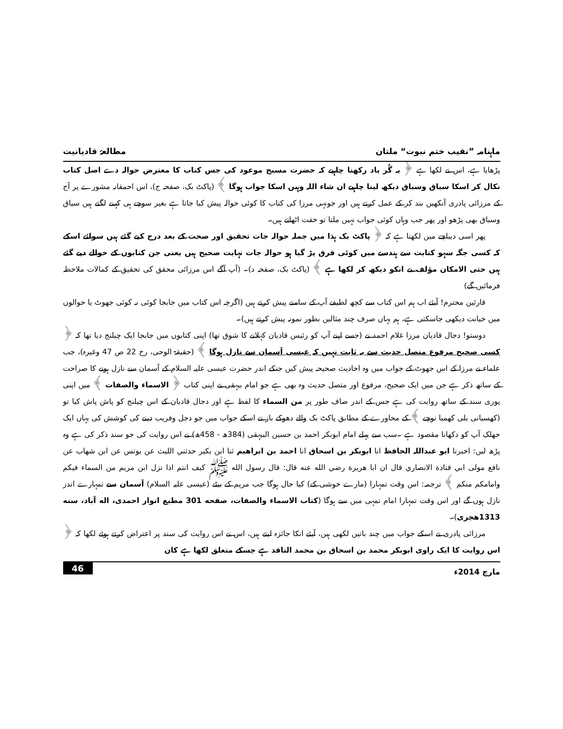ماہنامہ ”نقیب ختم نبوت“ ملتان مطالعۂ قادیانیت
پڑھایا ہے، اس نے لکھا ہے ﴿ یہ گُر یاد رکھنا چاہیے کہ حضرت مسیح موعود کی جس کتاب کا معترض حوالہ دے اصل کتاب نکال کر اسکا سیاق وسباق دیکھ لینا چاہیے ان شاء اللہ وہیں اسکا جواب ہوگا ﴾ (پاکٹ بک، صفحہ ج)، اس احمقانہ مشورے پر آج کے مرزائی پادری آنکھیں بند کر کے عمل کرتے ہیں اور جونہی مرزا کی کتاب کا کوئی حوالہ پیش کیا جاتا ہے بغیر سوچے ہی کہنے لگتے ہیں سیاق وسباق بھی پڑھو اور پھر جب وہاں کوئی جواب نہیں ملتا تو خفت اٹھاتے ہیں۔
پھر اسی دیباچے میں لکھتا ہے کہ ﴿ پاکٹ بک ہذا میں جملہ حوالہ جات تحقیق اور صحت کے بعد درج کیے گئے ہیں سوائے اسکے کہ کسی جگہ سہو کتابت سے ہندسے میں کوئی فرق پڑ گیا ہو حوالہ جات نہایت صحیح ہیں یعنی جن کتابوں کے حوالے دیے گئے ہیں حتی الامکان مؤلف نے انکو دیکھ کر لکھا ہے ﴾ (پاکٹ بک، صفحہ د)۔ (آپ آگے اس مرزائی محقق کی تحقیق کے کمالات ملاحظہ فرمائیں گے)
قارئین محترم! آیئے اب ہم اس کتاب سے کچھ لطیفے آپ کے سامنے پیش کرتے ہیں (اگرچہ اس کتاب میں جابجا کوئی نہ کوئی جھوٹ یا حوالوں میں خیانت دیکھی جاسکتی ہے، ہم یہاں صرف چند مثالیں بطور نمونہ پیش کرتے ہیں)۔
دوستو! دجال قادیان مرزا غلام احمد نے (جسے اپنے آپ کو رئیس قادیان کہلانے کا شوق تھا) اپنی کتابوں میں جابجا ایک چیلنج دیا تھا کہ ﴿ کسی صحیح مرفوع متصل حدیث سے یہ ثابت نہیں کہ عیسی آسمان سے نازل ہوگا ﴾ (حقیقۃ الوحی، رخ 22 ص 47 وغیرہ)، جب علماء نے مرزا کے اس جھوٹ کے جواب میں وہ احادیث صحیحہ پیش کیں جنکے اندر حضرت عیسی علیہ السلام کے آسمان سے نازل ہونے کا صراحت کے ساتھ ذکر ہے جن میں ایک صحیح، مرفوع اور متصل حدیث وہ بھی ہے جو امام بیہقی نے اپنی کتاب ﴿ الاسماء والصفات ﴾ میں اپنی پوری سند کے ساتھ روایت کی ہے جس کے اندر صاف طور پر من السماء کا لفظ ہے اور دجال قادیان کے اس چیلنج کو پاش پاش کیا تو (کھسیانی بلی کھمبا نوچے ﴾ کے محاورے کے مطابق پاکٹ بک والے دھوکے باز نے اسکے جواب میں جو دجل وفریب دینے کی کوشش کی یہاں ایک جھلک آپ کو دکھانا مقصود ہے ۔سب سے پہلے امام ابوبکر احمد بن حسین البیہقی (384ھ - 458ھ) نے اس روایت کی جو سند ذکر کی ہے وہ پڑھ لیں: اخبرنا ابو عبداللہ الحافظ انا ابوبکر بن اسحاق انا احمد بن ابراهيم ثنا ابن بكير حدثني الليث عن يونس عن ابن شهاب عن نافع مولى ابي قتادة الانصاري قال ان ابا هريرة رضي الله عنه قال: قال رسول الله ﷺ كيف انتم اذا نزل ابن مريم من السماء فيكم وامامكم منكم ﴾ ترجمہ: اس وقت تمہارا (مارے خوشی کے) کیا حال ہوگا جب مریم کے بیٹے (عیسی علیہ السلام) آسمان سے تمہارے اندر نازل ہوں گے اور اس وقت تمہارا امام تمہی میں سے ہوگا (كتاب الاسماء والصفات، صفحه 301 مطبع انوار احمدى، اله آباد، سنه 1313هجرى)۔
مرزائی پادری نے اسکے جواب میں چند باتیں لکھی ہیں، آیئے انکا جائزہ لیتے ہیں، اس نے اس روایت کی سند پر اعتراض کرتے ہوئے لکھا کہ ﴿ اس روایت کا ایک راوی ابوبکر محمد بن اسحاق بن محمد الناقد ہے جسکے متعلق لکھا ہے کان
مارچ 2014ء 46